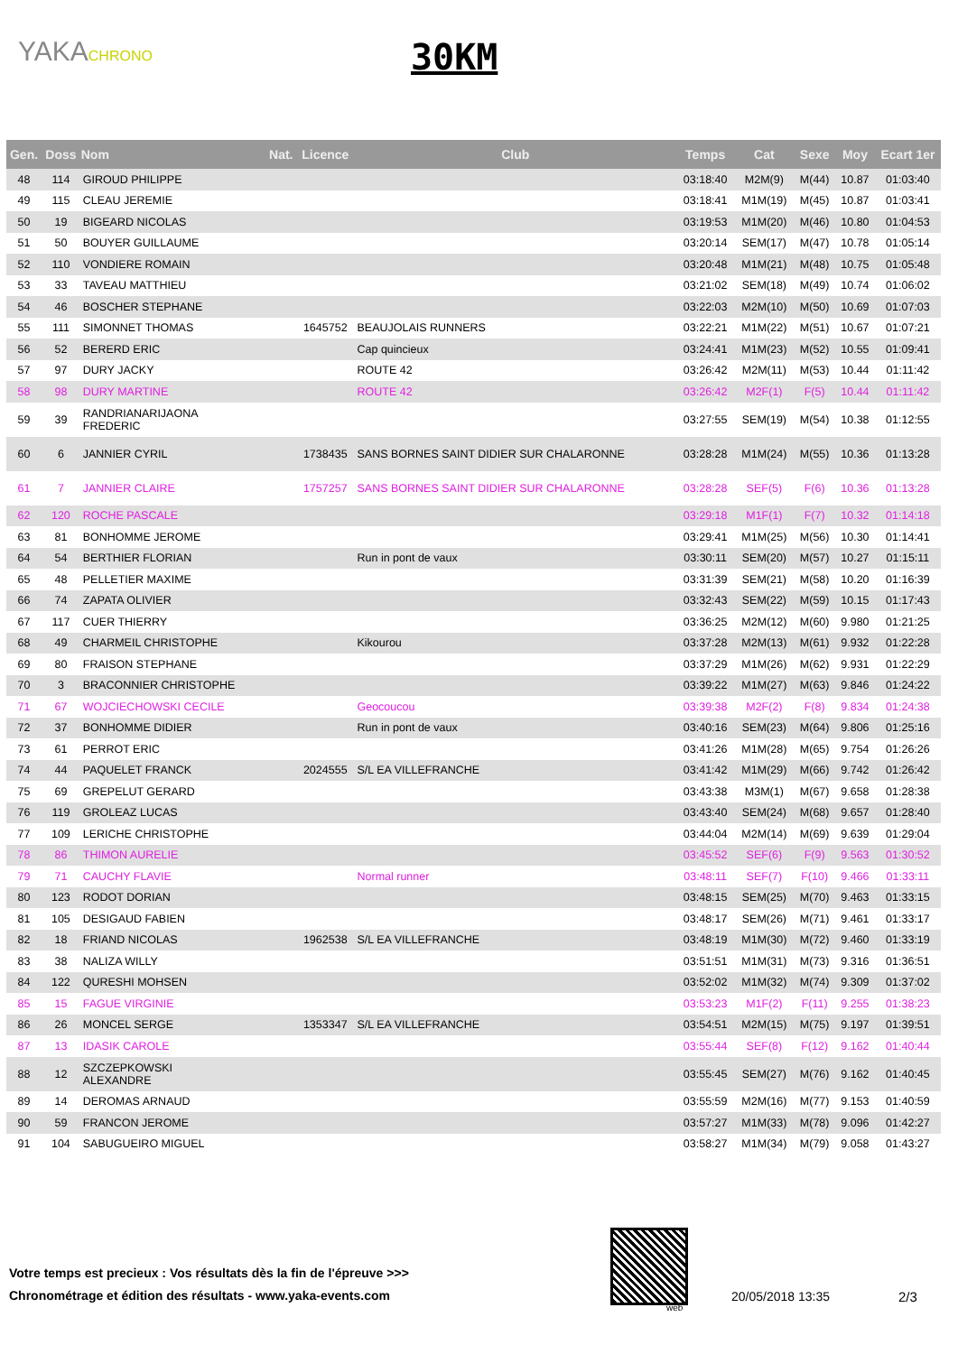YAKACHRONO 30KM
| Gen. | Doss | Nom | Nat. | Licence | Club | Temps | Cat | Sexe | Moy | Ecart 1er |
| --- | --- | --- | --- | --- | --- | --- | --- | --- | --- | --- |
| 48 | 114 | GIROUD PHILIPPE | | | | 03:18:40 | M2M(9) | M(44) | 10.87 | 01:03:40 |
| 49 | 115 | CLEAU JEREMIE | | | | 03:18:41 | M1M(19) | M(45) | 10.87 | 01:03:41 |
| 50 | 19 | BIGEARD NICOLAS | | | | 03:19:53 | M1M(20) | M(46) | 10.80 | 01:04:53 |
| 51 | 50 | BOUYER GUILLAUME | | | | 03:20:14 | SEM(17) | M(47) | 10.78 | 01:05:14 |
| 52 | 110 | VONDIERE ROMAIN | | | | 03:20:48 | M1M(21) | M(48) | 10.75 | 01:05:48 |
| 53 | 33 | TAVEAU MATTHIEU | | | | 03:21:02 | SEM(18) | M(49) | 10.74 | 01:06:02 |
| 54 | 46 | BOSCHER STEPHANE | | | | 03:22:03 | M2M(10) | M(50) | 10.69 | 01:07:03 |
| 55 | 111 | SIMONNET THOMAS | | 1645752 | BEAUJOLAIS RUNNERS | 03:22:21 | M1M(22) | M(51) | 10.67 | 01:07:21 |
| 56 | 52 | BERERD ERIC | | | Cap quincieux | 03:24:41 | M1M(23) | M(52) | 10.55 | 01:09:41 |
| 57 | 97 | DURY JACKY | | | ROUTE 42 | 03:26:42 | M2M(11) | M(53) | 10.44 | 01:11:42 |
| 58 | 98 | DURY MARTINE | | | ROUTE 42 | 03:26:42 | M2F(1) | F(5) | 10.44 | 01:11:42 |
| 59 | 39 | RANDRIANARIJAONA FREDERIC | | | | 03:27:55 | SEM(19) | M(54) | 10.38 | 01:12:55 |
| 60 | 6 | JANNIER CYRIL | | 1738435 | SANS BORNES SAINT DIDIER SUR CHALARONNE | 03:28:28 | M1M(24) | M(55) | 10.36 | 01:13:28 |
| 61 | 7 | JANNIER CLAIRE | | 1757257 | SANS BORNES SAINT DIDIER SUR CHALARONNE | 03:28:28 | SEF(5) | F(6) | 10.36 | 01:13:28 |
| 62 | 120 | ROCHE PASCALE | | | | 03:29:18 | M1F(1) | F(7) | 10.32 | 01:14:18 |
| 63 | 81 | BONHOMME JEROME | | | | 03:29:41 | M1M(25) | M(56) | 10.30 | 01:14:41 |
| 64 | 54 | BERTHIER FLORIAN | | | Run in pont de vaux | 03:30:11 | SEM(20) | M(57) | 10.27 | 01:15:11 |
| 65 | 48 | PELLETIER MAXIME | | | | 03:31:39 | SEM(21) | M(58) | 10.20 | 01:16:39 |
| 66 | 74 | ZAPATA OLIVIER | | | | 03:32:43 | SEM(22) | M(59) | 10.15 | 01:17:43 |
| 67 | 117 | CUER THIERRY | | | | 03:36:25 | M2M(12) | M(60) | 9.980 | 01:21:25 |
| 68 | 49 | CHARMEIL CHRISTOPHE | | | Kikourou | 03:37:28 | M2M(13) | M(61) | 9.932 | 01:22:28 |
| 69 | 80 | FRAISON STEPHANE | | | | 03:37:29 | M1M(26) | M(62) | 9.931 | 01:22:29 |
| 70 | 3 | BRACONNIER CHRISTOPHE | | | | 03:39:22 | M1M(27) | M(63) | 9.846 | 01:24:22 |
| 71 | 67 | WOJCIECHOWSKI CECILE | | | Geocoucou | 03:39:38 | M2F(2) | F(8) | 9.834 | 01:24:38 |
| 72 | 37 | BONHOMME DIDIER | | | Run in pont de vaux | 03:40:16 | SEM(23) | M(64) | 9.806 | 01:25:16 |
| 73 | 61 | PERROT ERIC | | | | 03:41:26 | M1M(28) | M(65) | 9.754 | 01:26:26 |
| 74 | 44 | PAQUELET FRANCK | | 2024555 | S/L EA VILLEFRANCHE | 03:41:42 | M1M(29) | M(66) | 9.742 | 01:26:42 |
| 75 | 69 | GREPELUT GERARD | | | | 03:43:38 | M3M(1) | M(67) | 9.658 | 01:28:38 |
| 76 | 119 | GROLEAZ LUCAS | | | | 03:43:40 | SEM(24) | M(68) | 9.657 | 01:28:40 |
| 77 | 109 | LERICHE CHRISTOPHE | | | | 03:44:04 | M2M(14) | M(69) | 9.639 | 01:29:04 |
| 78 | 86 | THIMON AURELIE | | | | 03:45:52 | SEF(6) | F(9) | 9.563 | 01:30:52 |
| 79 | 71 | CAUCHY FLAVIE | | | Normal runner | 03:48:11 | SEF(7) | F(10) | 9.466 | 01:33:11 |
| 80 | 123 | RODOT DORIAN | | | | 03:48:15 | SEM(25) | M(70) | 9.463 | 01:33:15 |
| 81 | 105 | DESIGAUD FABIEN | | | | 03:48:17 | SEM(26) | M(71) | 9.461 | 01:33:17 |
| 82 | 18 | FRIAND NICOLAS | | 1962538 | S/L EA VILLEFRANCHE | 03:48:19 | M1M(30) | M(72) | 9.460 | 01:33:19 |
| 83 | 38 | NALIZA WILLY | | | | 03:51:51 | M1M(31) | M(73) | 9.316 | 01:36:51 |
| 84 | 122 | QURESHI MOHSEN | | | | 03:52:02 | M1M(32) | M(74) | 9.309 | 01:37:02 |
| 85 | 15 | FAGUE VIRGINIE | | | | 03:53:23 | M1F(2) | F(11) | 9.255 | 01:38:23 |
| 86 | 26 | MONCEL SERGE | | 1353347 | S/L EA VILLEFRANCHE | 03:54:51 | M2M(15) | M(75) | 9.197 | 01:39:51 |
| 87 | 13 | IDASIK CAROLE | | | | 03:55:44 | SEF(8) | F(12) | 9.162 | 01:40:44 |
| 88 | 12 | SZCZEPKOWSKI ALEXANDRE | | | | 03:55:45 | SEM(27) | M(76) | 9.162 | 01:40:45 |
| 89 | 14 | DEROMAS ARNAUD | | | | 03:55:59 | M2M(16) | M(77) | 9.153 | 01:40:59 |
| 90 | 59 | FRANCON JEROME | | | | 03:57:27 | M1M(33) | M(78) | 9.096 | 01:42:27 |
| 91 | 104 | SABUGUEIRO MIGUEL | | | | 03:58:27 | M1M(34) | M(79) | 9.058 | 01:43:27 |
Votre temps est precieux : Vos résultats dès la fin de l'épreuve >>>
Chronométrage et édition des résultats - www.yaka-events.com
web
20/05/2018 13:35 2/3